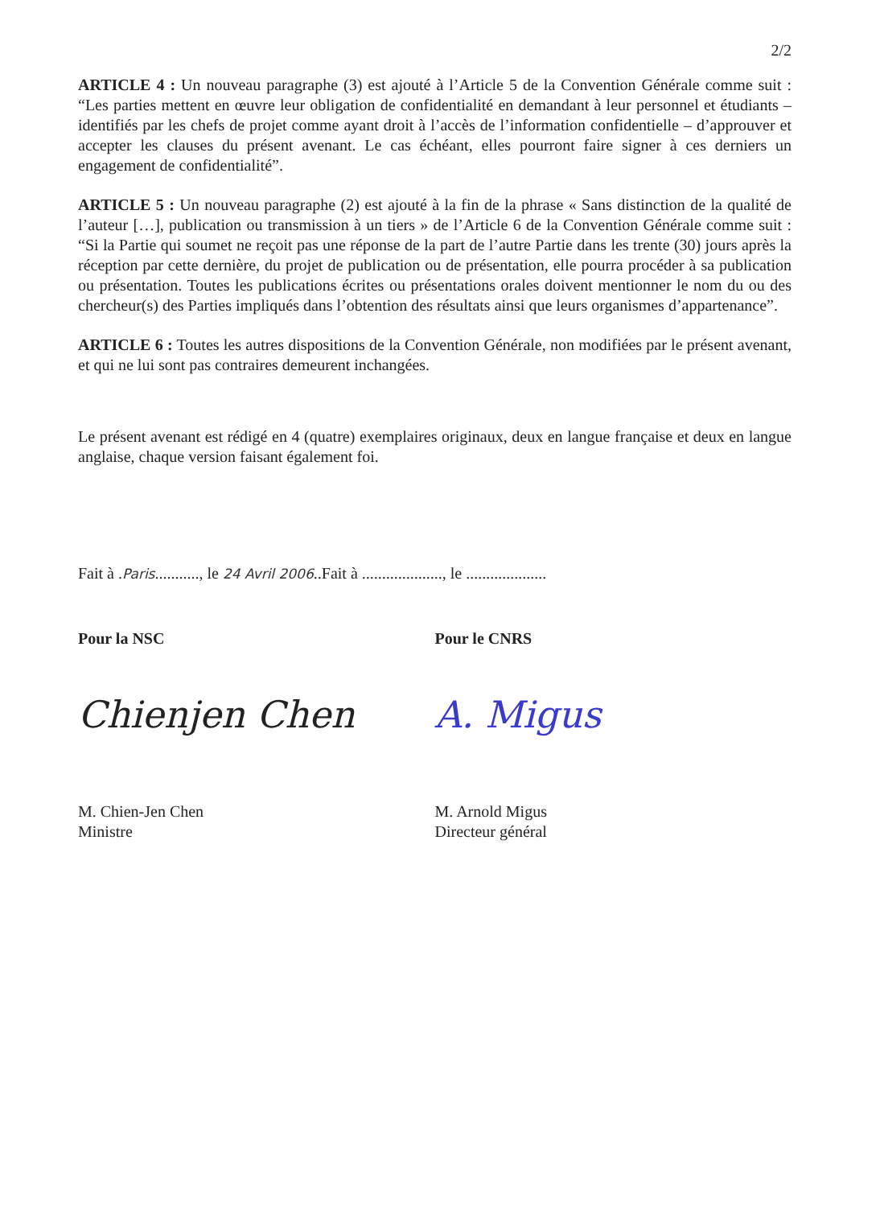2/2
ARTICLE 4 : Un nouveau paragraphe (3) est ajouté à l’Article 5 de la Convention Générale comme suit : “Les parties mettent en œuvre leur obligation de confidentialité en demandant à leur personnel et étudiants – identifiés par les chefs de projet comme ayant droit à l’accès de l’information confidentielle – d’approuver et accepter les clauses du présent avenant. Le cas échéant, elles pourront faire signer à ces derniers un engagement de confidentialité”.
ARTICLE 5 : Un nouveau paragraphe (2) est ajouté à la fin de la phrase « Sans distinction de la qualité de l’auteur […], publication ou transmission à un tiers » de l’Article 6 de la Convention Générale comme suit : “Si la Partie qui soumet ne reçoit pas une réponse de la part de l’autre Partie dans les trente (30) jours après la réception par cette dernière, du projet de publication ou de présentation, elle pourra procéder à sa publication ou présentation. Toutes les publications écrites ou présentations orales doivent mentionner le nom du ou des chercheur(s) des Parties impliqués dans l’obtention des résultats ainsi que leurs organismes d’appartenance”.
ARTICLE 6 : Toutes les autres dispositions de la Convention Générale, non modifiées par le présent avenant, et qui ne lui sont pas contraires demeurent inchangées.
Le présent avenant est rédigé en 4 (quatre) exemplaires originaux, deux en langue française et deux en langue anglaise, chaque version faisant également foi.
Fait à .Paris..........., le 24 Avril 2006..Fait à ...................., le ....................
Pour la NSC
Chienjen Chen
M. Chien-Jen Chen
Ministre
Pour le CNRS
A. Migus
M. Arnold Migus
Directeur général